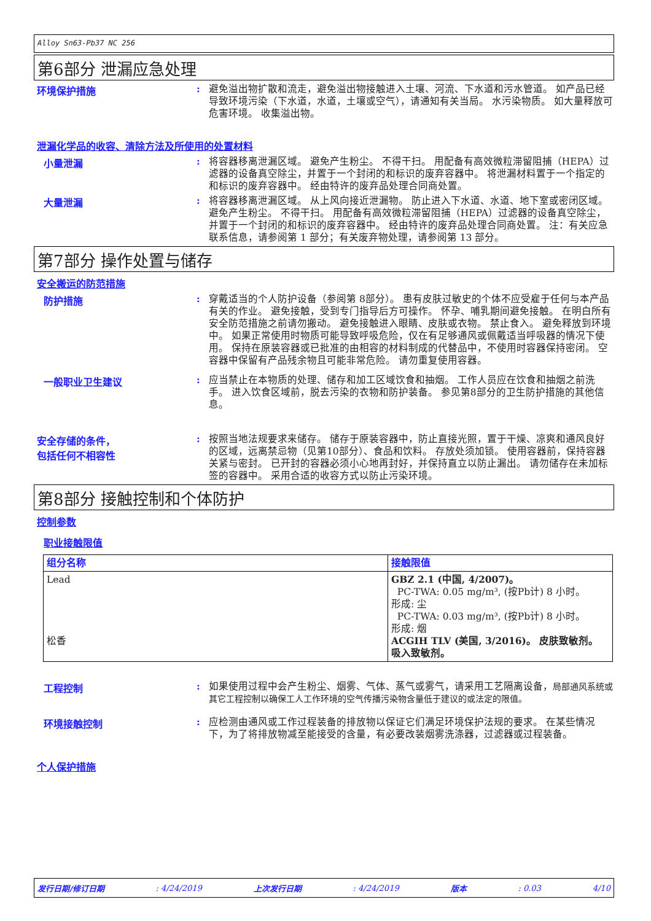Alloy Sn63-Pb37 NC 256
第6部分 泄漏应急处理
环境保护措施 :
避免溢出物扩散和流走，避免溢出物接触进入土壤、河流、下水道和污水管道。 如产品已经导致环境污染（下水道，水道，土壤或空气），请通知有关当局。 水污染物质。 如大量释放可危害环境。 收集溢出物。
泄漏化学品的收容、清除方法及所使用的处置材料
小量泄漏 :
将容器移离泄漏区域。 避免产生粉尘。 不得干扫。 用配备有高效微粒滞留阻捕（HEPA）过滤器的设备真空除尘，并置于一个封闭的和标识的废弃容器中。 将泄漏材料置于一个指定的和标识的废弃容器中。 经由特许的废弃品处理合同商处置。
大量泄漏 :
将容器移离泄漏区域。 从上风向接近泄漏物。 防止进入下水道、水道、地下室或密闭区域。 避免产生粉尘。 不得干扫。 用配备有高效微粒滞留阻捕（HEPA）过滤器的设备真空除尘，并置于一个封闭的和标识的废弃容器中。 经由特许的废弃品处理合同商处置。 注：有关应急联系信息，请参阅第 1 部分；有关废弃物处理，请参阅第 13 部分。
第7部分 操作处置与储存
安全搬运的防范措施
防护措施 :
穿戴适当的个人防护设备（参阅第 8部分）。 患有皮肤过敏史的个体不应受雇于任何与本产品有关的作业。 避免接触，受到专门指导后方可操作。 怀孕、哺乳期间避免接触。 在明白所有安全防范措施之前请勿搬动。 避免接触进入眼睛、皮肤或衣物。 禁止食入。 避免释放到环境中。 如果正常使用时物质可能导致呼吸危险，仅在有足够通风或佩戴适当呼吸器的情况下使用。 保持在原装容器或已批准的由相容的材料制成的代替品中，不使用时容器保持密闭。 空容器中保留有产品残余物且可能非常危险。 请勿重复使用容器。
一般职业卫生建议 :
应当禁止在本物质的处理、储存和加工区域饮食和抽烟。 工作人员应在饮食和抽烟之前洗手。 进入饮食区域前，脱去污染的衣物和防护装备。 参见第8部分的卫生防护措施的其他信息。
安全存储的条件，
包括任何不相容性
:
按照当地法规要求来储存。 储存于原装容器中，防止直接光照，置于干燥、凉爽和通风良好的区域，远离禁忌物（见第10部分）、食品和饮料。 存放处须加锁。 使用容器前，保持容器关紧与密封。 已开封的容器必须小心地再封好，并保持直立以防止漏出。 请勿储存在未加标签的容器中。 采用合适的收容方式以防止污染环境。
第8部分 接触控制和个体防护
控制参数
职业接触限值
| 组分名称 | 接触限值 |
| --- | --- |
| Lead 松香 | GBZ 2.1 (中国, 4/2007)。 PC-TWA: 0.05 mg/m³, (按Pb计) 8 小时。 形成: 尘 PC-TWA: 0.03 mg/m³, (按Pb计) 8 小时。 形成: 烟 ACGIH TLV (美国, 3/2016)。 皮肤致敏剂。 吸入致敏剂。 |
工程控制 :
如果使用过程中会产生粉尘、烟雾、气体、蒸气或雾气，请采用工艺隔离设备，局部通风系统或其它工程控制以确保工人工作环境的空气传播污染物含量低于建议的或法定的限值。
环境接触控制 :
应检测由通风或工作过程装备的排放物以保证它们满足环境保护法规的要求。 在某些情况下，为了将排放物减至能接受的含量，有必要改装烟雾洗涤器，过滤器或过程装备。
个人保护措施
发行日期/修订日期: 4/24/2019 上次发行日期: 4/24/2019 版本: 0.03 4/10